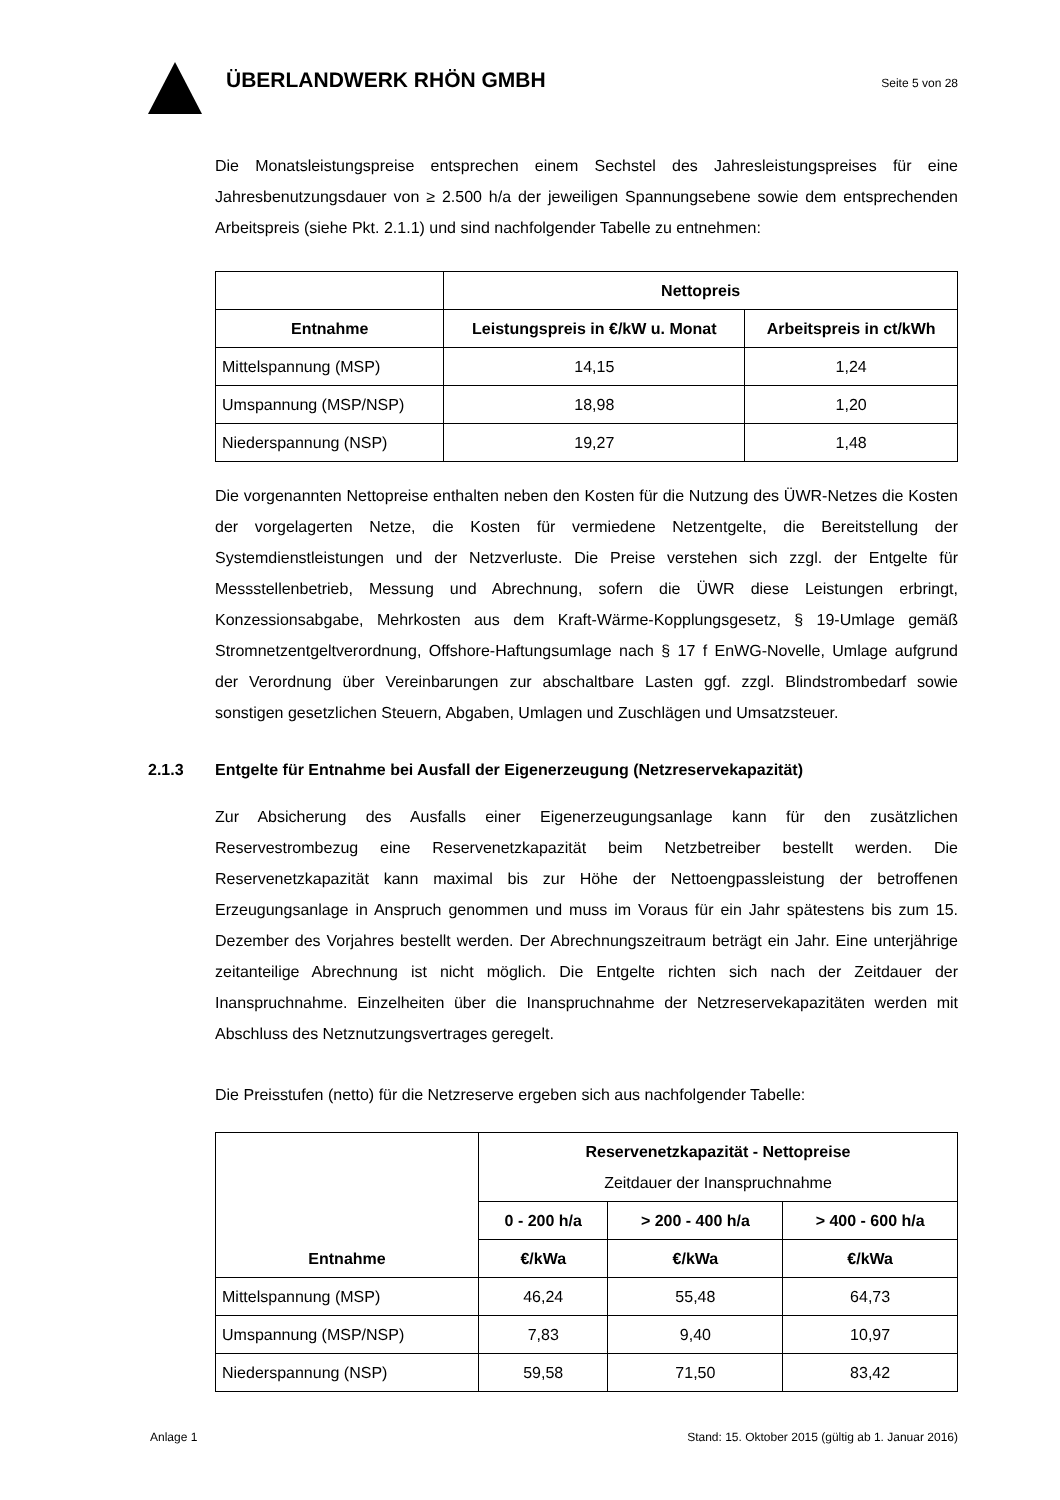ÜBERLANDWERK RHÖN GMBH
Seite 5 von 28
Die Monatsleistungspreise entsprechen einem Sechstel des Jahresleistungspreises für eine Jahresbenutzungsdauer von ≥ 2.500 h/a der jeweiligen Spannungsebene sowie dem entsprechenden Arbeitspreis (siehe Pkt. 2.1.1) und sind nachfolgender Tabelle zu entnehmen:
| | Nettopreis | |
| --- | --- | --- |
| Entnahme | Leistungspreis in €/kW u. Monat | Arbeitspreis in ct/kWh |
| Mittelspannung (MSP) | 14,15 | 1,24 |
| Umspannung (MSP/NSP) | 18,98 | 1,20 |
| Niederspannung (NSP) | 19,27 | 1,48 |
Die vorgenannten Nettopreise enthalten neben den Kosten für die Nutzung des ÜWR-Netzes die Kosten der vorgelagerten Netze, die Kosten für vermiedene Netzentgelte, die Bereitstellung der Systemdienstleistungen und der Netzverluste. Die Preise verstehen sich zzgl. der Entgelte für Messstellenbetrieb, Messung und Abrechnung, sofern die ÜWR diese Leistungen erbringt, Konzessionsabgabe, Mehrkosten aus dem Kraft-Wärme-Kopplungsgesetz, § 19-Umlage gemäß Stromnetzentgeltverordnung, Offshore-Haftungsumlage nach § 17 f EnWG-Novelle, Umlage aufgrund der Verordnung über Vereinbarungen zur abschaltbare Lasten ggf. zzgl. Blindstrombedarf sowie sonstigen gesetzlichen Steuern, Abgaben, Umlagen und Zuschlägen und Umsatzsteuer.
2.1.3 Entgelte für Entnahme bei Ausfall der Eigenerzeugung (Netzreservekapazität)
Zur Absicherung des Ausfalls einer Eigenerzeugungsanlage kann für den zusätzlichen Reservestrombezug eine Reservenetzkapazität beim Netzbetreiber bestellt werden. Die Reservenetzkapazität kann maximal bis zur Höhe der Nettoengpassleistung der betroffenen Erzeugungsanlage in Anspruch genommen und muss im Voraus für ein Jahr spätestens bis zum 15. Dezember des Vorjahres bestellt werden. Der Abrechnungszeitraum beträgt ein Jahr. Eine unterjährige zeitanteilige Abrechnung ist nicht möglich. Die Entgelte richten sich nach der Zeitdauer der Inanspruchnahme. Einzelheiten über die Inanspruchnahme der Netzreservekapazitäten werden mit Abschluss des Netznutzungsvertrages geregelt.
Die Preisstufen (netto) für die Netzreserve ergeben sich aus nachfolgender Tabelle:
| Entnahme | Reservenetzkapazität - Nettopreise Zeitdauer der Inanspruchnahme | | |
| --- | --- | --- | --- |
| | 0 - 200 h/a | > 200 - 400 h/a | > 400 - 600 h/a |
| | €/kWa | €/kWa | €/kWa |
| Mittelspannung (MSP) | 46,24 | 55,48 | 64,73 |
| Umspannung (MSP/NSP) | 7,83 | 9,40 | 10,97 |
| Niederspannung (NSP) | 59,58 | 71,50 | 83,42 |
Anlage 1 Stand: 15. Oktober 2015 (gültig ab 1. Januar 2016)